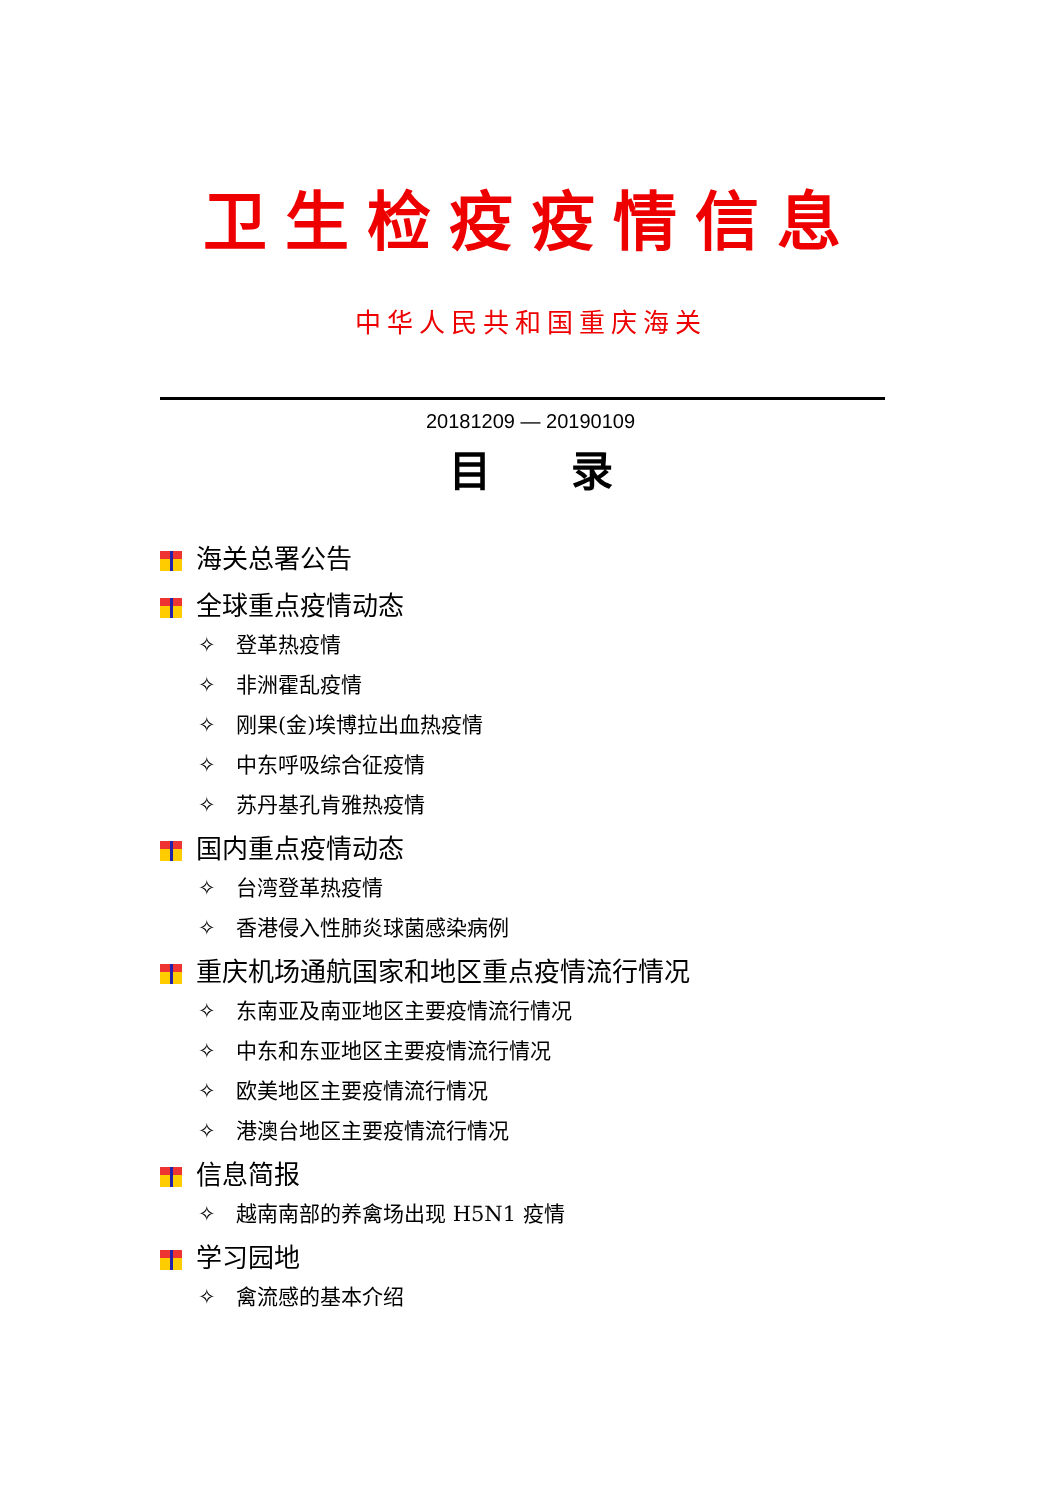卫生检疫疫情信息
中华人民共和国重庆海关
20181209 — 20190109
目录
海关总署公告
全球重点疫情动态
✧ 登革热疫情
✧ 非洲霍乱疫情
✧ 刚果(金)埃博拉出血热疫情
✧ 中东呼吸综合征疫情
✧ 苏丹基孔肯雅热疫情
国内重点疫情动态
✧ 台湾登革热疫情
✧ 香港侵入性肺炎球菌感染病例
重庆机场通航国家和地区重点疫情流行情况
✧ 东南亚及南亚地区主要疫情流行情况
✧ 中东和东亚地区主要疫情流行情况
✧ 欧美地区主要疫情流行情况
✧ 港澳台地区主要疫情流行情况
信息简报
✧ 越南南部的养禽场出现 H5N1 疫情
学习园地
✧ 禽流感的基本介绍